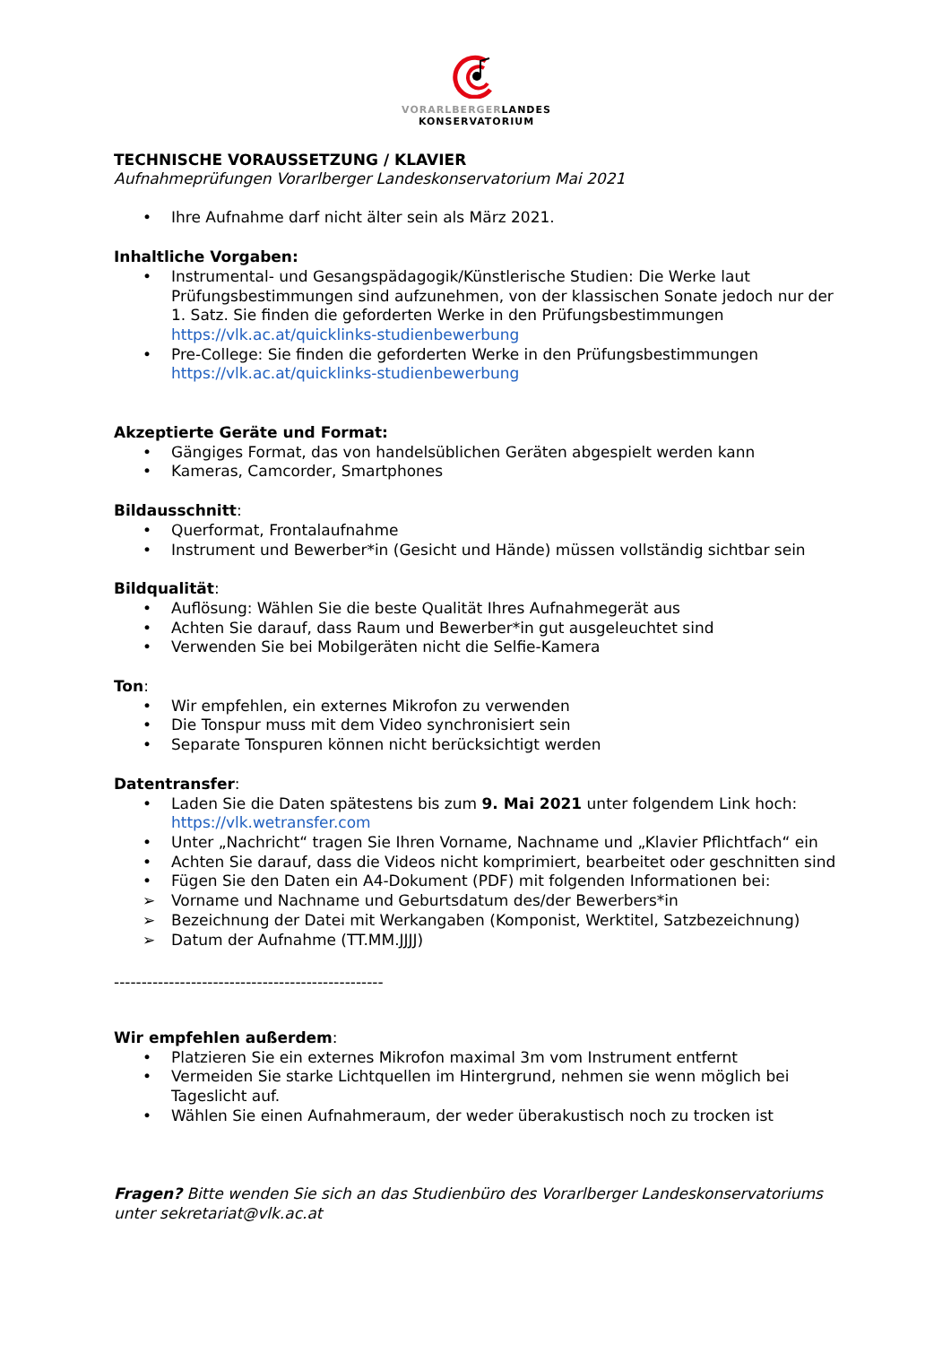VORARLBERGERLANDES
KONSERVATORIUM
TECHNISCHE VORAUSSETZUNG / KLAVIER
Aufnahmeprüfungen Vorarlberger Landeskonservatorium Mai 2021
• Ihre Aufnahme darf nicht älter sein als März 2021.
Inhaltliche Vorgaben:
• Instrumental- und Gesangspädagogik/Künstlerische Studien: Die Werke laut Prüfungsbestimmungen sind aufzunehmen, von der klassischen Sonate jedoch nur der 1. Satz. Sie finden die geforderten Werke in den Prüfungsbestimmungen https://vlk.ac.at/quicklinks-studienbewerbung
• Pre-College: Sie finden die geforderten Werke in den Prüfungsbestimmungen https://vlk.ac.at/quicklinks-studienbewerbung
Akzeptierte Geräte und Format:
• Gängiges Format, das von handelsüblichen Geräten abgespielt werden kann
• Kameras, Camcorder, Smartphones
Bildausschnitt:
• Querformat, Frontalaufnahme
• Instrument und Bewerber*in (Gesicht und Hände) müssen vollständig sichtbar sein
Bildqualität:
• Auflösung: Wählen Sie die beste Qualität Ihres Aufnahmegerät aus
• Achten Sie darauf, dass Raum und Bewerber*in gut ausgeleuchtet sind
• Verwenden Sie bei Mobilgeräten nicht die Selfie-Kamera
Ton:
• Wir empfehlen, ein externes Mikrofon zu verwenden
• Die Tonspur muss mit dem Video synchronisiert sein
• Separate Tonspuren können nicht berücksichtigt werden
Datentransfer:
• Laden Sie die Daten spätestens bis zum 9. Mai 2021 unter folgendem Link hoch: https://vlk.wetransfer.com
• Unter „Nachricht“ tragen Sie Ihren Vorname, Nachname und „Klavier Pflichtfach“ ein
• Achten Sie darauf, dass die Videos nicht komprimiert, bearbeitet oder geschnitten sind
• Fügen Sie den Daten ein A4-Dokument (PDF) mit folgenden Informationen bei:
➢ Vorname und Nachname und Geburtsdatum des/der Bewerbers*in
➢ Bezeichnung der Datei mit Werkangaben (Komponist, Werktitel, Satzbezeichnung)
➢ Datum der Aufnahme (TT.MM.JJJJ)
-------------------------------------------------
Wir empfehlen außerdem:
• Platzieren Sie ein externes Mikrofon maximal 3m vom Instrument entfernt
• Vermeiden Sie starke Lichtquellen im Hintergrund, nehmen sie wenn möglich bei Tageslicht auf.
• Wählen Sie einen Aufnahmeraum, der weder überakustisch noch zu trocken ist
Fragen? Bitte wenden Sie sich an das Studienbüro des Vorarlberger Landeskonservatoriums unter sekretariat@vlk.ac.at